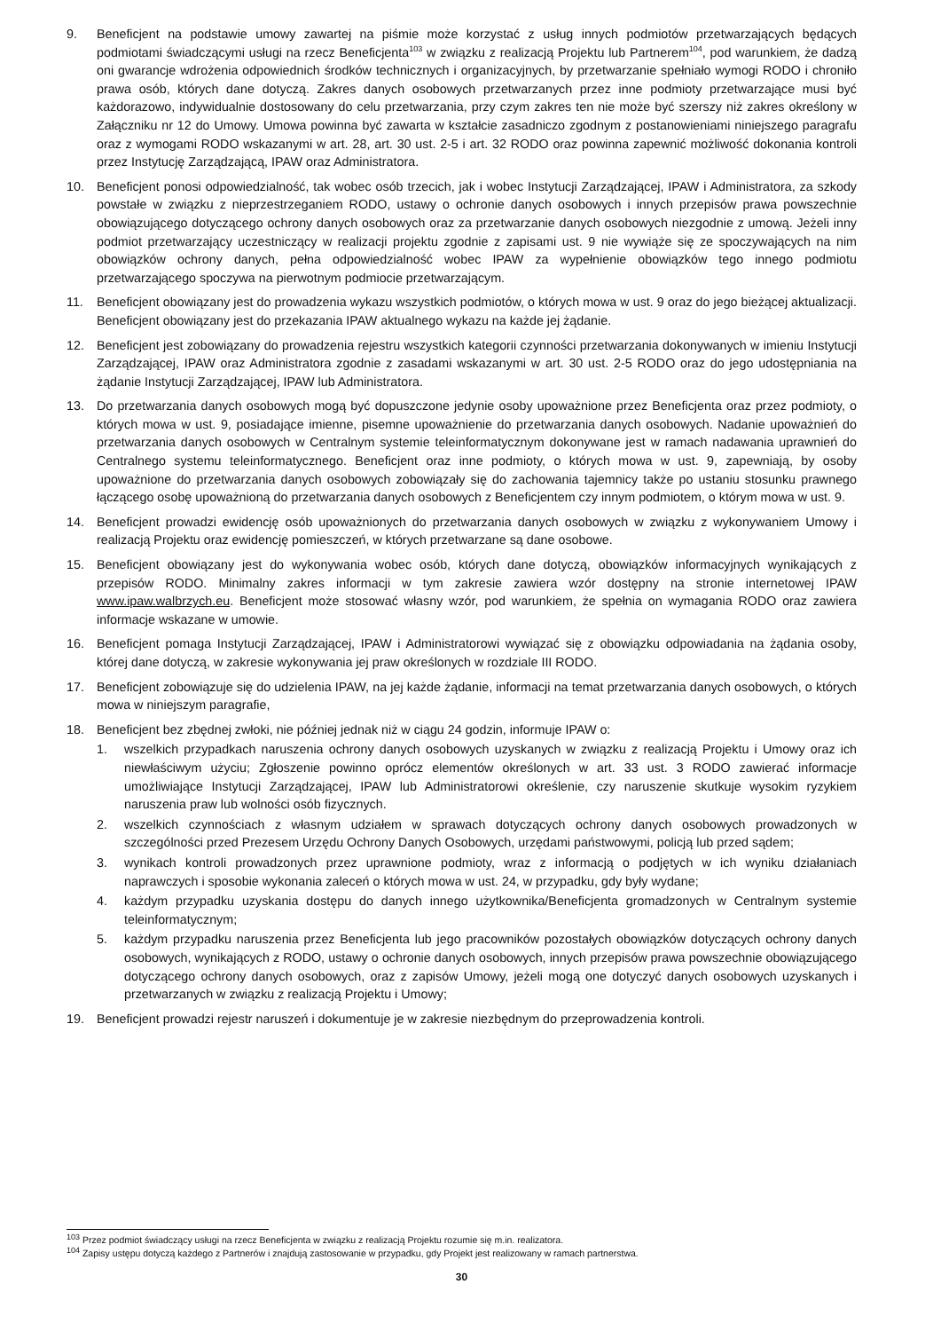9. Beneficjent na podstawie umowy zawartej na piśmie może korzystać z usług innych podmiotów przetwarzających będących podmiotami świadczącymi usługi na rzecz Beneficjenta<sup>103</sup> w związku z realizacją Projektu lub Partnerem<sup>104</sup>, pod warunkiem, że dadzą oni gwarancje wdrożenia odpowiednich środków technicznych i organizacyjnych, by przetwarzanie spełniało wymogi RODO i chroniło prawa osób, których dane dotyczą. Zakres danych osobowych przetwarzanych przez inne podmioty przetwarzające musi być każdorazowo, indywidualnie dostosowany do celu przetwarzania, przy czym zakres ten nie może być szerszy niż zakres określony w Załączniku nr 12 do Umowy. Umowa powinna być zawarta w kształcie zasadniczo zgodnym z postanowieniami niniejszego paragrafu oraz z wymogami RODO wskazanymi w art. 28, art. 30 ust. 2-5 i art. 32 RODO oraz powinna zapewnić możliwość dokonania kontroli przez Instytucję Zarządzającą, IPAW oraz Administratora.
10. Beneficjent ponosi odpowiedzialność, tak wobec osób trzecich, jak i wobec Instytucji Zarządzającej, IPAW i Administratora, za szkody powstałe w związku z nieprzestrzeganiem RODO, ustawy o ochronie danych osobowych i innych przepisów prawa powszechnie obowiązującego dotyczącego ochrony danych osobowych oraz za przetwarzanie danych osobowych niezgodnie z umową. Jeżeli inny podmiot przetwarzający uczestniczący w realizacji projektu zgodnie z zapisami ust. 9 nie wywiąże się ze spoczywających na nim obowiązków ochrony danych, pełna odpowiedzialność wobec IPAW za wypełnienie obowiązków tego innego podmiotu przetwarzającego spoczywa na pierwotnym podmiocie przetwarzającym.
11. Beneficjent obowiązany jest do prowadzenia wykazu wszystkich podmiotów, o których mowa w ust. 9 oraz do jego bieżącej aktualizacji. Beneficjent obowiązany jest do przekazania IPAW aktualnego wykazu na każde jej żądanie.
12. Beneficjent jest zobowiązany do prowadzenia rejestru wszystkich kategorii czynności przetwarzania dokonywanych w imieniu Instytucji Zarządzającej, IPAW oraz Administratora zgodnie z zasadami wskazanymi w art. 30 ust. 2-5 RODO oraz do jego udostępniania na żądanie Instytucji Zarządzającej, IPAW lub Administratora.
13. Do przetwarzania danych osobowych mogą być dopuszczone jedynie osoby upoważnione przez Beneficjenta oraz przez podmioty, o których mowa w ust. 9, posiadające imienne, pisemne upoważnienie do przetwarzania danych osobowych. Nadanie upoważnień do przetwarzania danych osobowych w Centralnym systemie teleinformatycznym dokonywane jest w ramach nadawania uprawnień do Centralnego systemu teleinformatycznego. Beneficjent oraz inne podmioty, o których mowa w ust. 9, zapewniają, by osoby upoważnione do przetwarzania danych osobowych zobowiązały się do zachowania tajemnicy także po ustaniu stosunku prawnego łączącego osobę upoważnioną do przetwarzania danych osobowych z Beneficjentem czy innym podmiotem, o którym mowa w ust. 9.
14. Beneficjent prowadzi ewidencję osób upoważnionych do przetwarzania danych osobowych w związku z wykonywaniem Umowy i realizacją Projektu oraz ewidencję pomieszczeń, w których przetwarzane są dane osobowe.
15. Beneficjent obowiązany jest do wykonywania wobec osób, których dane dotyczą, obowiązków informacyjnych wynikających z przepisów RODO. Minimalny zakres informacji w tym zakresie zawiera wzór dostępny na stronie internetowej IPAW www.ipaw.walbrzych.eu. Beneficjent może stosować własny wzór, pod warunkiem, że spełnia on wymagania RODO oraz zawiera informacje wskazane w umowie.
16. Beneficjent pomaga Instytucji Zarządzającej, IPAW i Administratorowi wywiązać się z obowiązku odpowiadania na żądania osoby, której dane dotyczą, w zakresie wykonywania jej praw określonych w rozdziale III RODO.
17. Beneficjent zobowiązuje się do udzielenia IPAW, na jej każde żądanie, informacji na temat przetwarzania danych osobowych, o których mowa w niniejszym paragrafie,
18. Beneficjent bez zbędnej zwłoki, nie później jednak niż w ciągu 24 godzin, informuje IPAW o:
1. wszelkich przypadkach naruszenia ochrony danych osobowych uzyskanych w związku z realizacją Projektu i Umowy oraz ich niewłaściwym użyciu; Zgłoszenie powinno oprócz elementów określonych w art. 33 ust. 3 RODO zawierać informacje umożliwiające Instytucji Zarządzającej, IPAW lub Administratorowi określenie, czy naruszenie skutkuje wysokim ryzykiem naruszenia praw lub wolności osób fizycznych.
2. wszelkich czynnościach z własnym udziałem w sprawach dotyczących ochrony danych osobowych prowadzonych w szczególności przed Prezesem Urzędu Ochrony Danych Osobowych, urzędami państwowymi, policją lub przed sądem;
3. wynikach kontroli prowadzonych przez uprawnione podmioty, wraz z informacją o podjętych w ich wyniku działaniach naprawczych i sposobie wykonania zaleceń o których mowa w ust. 24, w przypadku, gdy były wydane;
4. każdym przypadku uzyskania dostępu do danych innego użytkownika/Beneficjenta gromadzonych w Centralnym systemie teleinformatycznym;
5. każdym przypadku naruszenia przez Beneficjenta lub jego pracowników pozostałych obowiązków dotyczących ochrony danych osobowych, wynikających z RODO, ustawy o ochronie danych osobowych, innych przepisów prawa powszechnie obowiązującego dotyczącego ochrony danych osobowych, oraz z zapisów Umowy, jeżeli mogą one dotyczyć danych osobowych uzyskanych i przetwarzanych w związku z realizacją Projektu i Umowy;
19. Beneficjent prowadzi rejestr naruszeń i dokumentuje je w zakresie niezbędnym do przeprowadzenia kontroli.
<sup>103</sup> Przez podmiot świadczący usługi na rzecz Beneficjenta w związku z realizacją Projektu rozumie się m.in. realizatora.
<sup>104</sup> Zapisy ustępu dotyczą każdego z Partnerów i znajdują zastosowanie w przypadku, gdy Projekt jest realizowany w ramach partnerstwa.
30